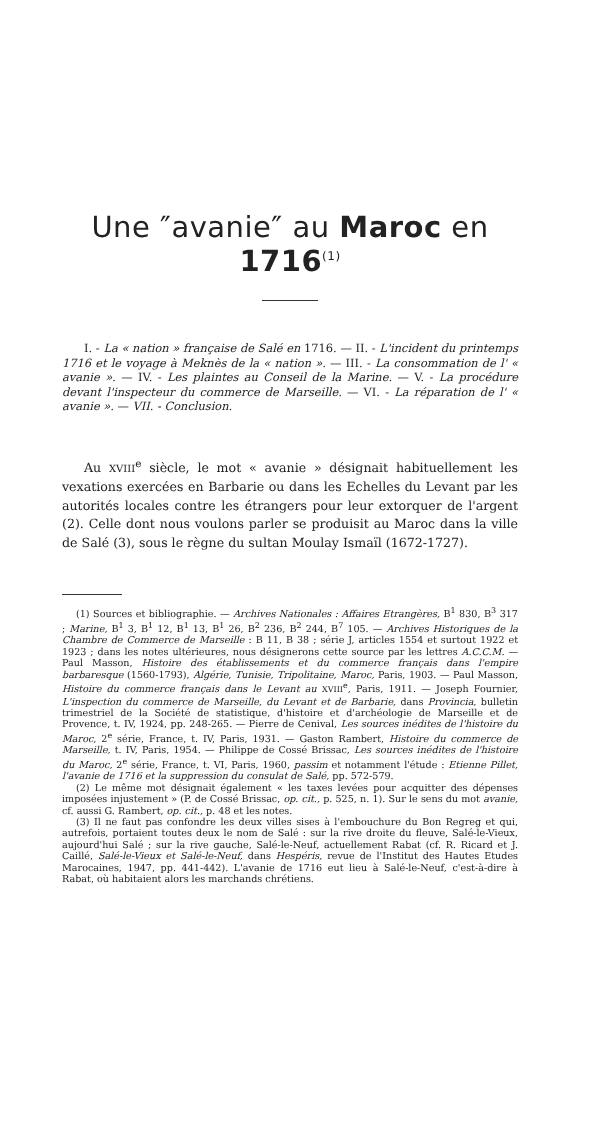Une ″avanie″ au Maroc en 1716<sup>(1)</sup>
I. - La « nation » française de Salé en 1716. — II. - L'incident du printemps 1716 et le voyage à Meknès de la « nation ». — III. - La consommation de l' « avanie ». — IV. - Les plaintes au Conseil de la Marine. — V. - La procédure devant l'inspecteur du commerce de Marseille. — VI. - La réparation de l' « avanie ». — VII. - Conclusion.
Au XVIII<sup>e</sup> siècle, le mot « avanie » désignait habituellement les vexations exercées en Barbarie ou dans les Echelles du Levant par les autorités locales contre les étrangers pour leur extorquer de l'argent (2). Celle dont nous voulons parler se produisit au Maroc dans la ville de Salé (3), sous le règne du sultan Moulay Ismaïl (1672-1727).
(1) Sources et bibliographie. — Archives Nationales : Affaires Etrangères, B<sup>1</sup> 830, B<sup>3</sup> 317 ; Marine, B<sup>1</sup> 3, B<sup>1</sup> 12, B<sup>1</sup> 13, B<sup>1</sup> 26, B<sup>2</sup> 236, B<sup>2</sup> 244, B<sup>7</sup> 105. — Archives Historiques de la Chambre de Commerce de Marseille : B 11, B 38 ; série J, articles 1554 et surtout 1922 et 1923 ; dans les notes ultérieures, nous désignerons cette source par les lettres A.C.C.M. — Paul Masson, Histoire des établissements et du commerce français dans l'empire barbaresque (1560-1793), Algérie, Tunisie, Tripolitaine, Maroc, Paris, 1903. — Paul Masson, Histoire du commerce français dans le Levant au XVIII<sup>e</sup>, Paris, 1911. — Joseph Fournier, L'inspection du commerce de Marseille, du Levant et de Barbarie, dans Provincia, bulletin trimestriel de la Société de statistique, d'histoire et d'archéologie de Marseille et de Provence, t. IV, 1924, pp. 248-265. — Pierre de Cenival, Les sources inédites de l'histoire du Maroc, 2<sup>e</sup> série, France, t. IV, Paris, 1931. — Gaston Rambert, Histoire du commerce de Marseille, t. IV, Paris, 1954. — Philippe de Cossé Brissac, Les sources inédites de l'histoire du Maroc, 2<sup>e</sup> série, France, t. VI, Paris, 1960, passim et notamment l'étude : Etienne Pillet, l'avanie de 1716 et la suppression du consulat de Salé, pp. 572-579.
(2) Le même mot désignait également « les taxes levées pour acquitter des dépenses imposées injustement » (P. de Cossé Brissac, op. cit., p. 525, n. 1). Sur le sens du mot avanie, cf. aussi G. Rambert, op. cit., p. 48 et les notes.
(3) Il ne faut pas confondre les deux villes sises à l'embouchure du Bon Regreg et qui, autrefois, portaient toutes deux le nom de Salé : sur la rive droite du fleuve, Salé-le-Vieux, aujourd'hui Salé ; sur la rive gauche, Salé-le-Neuf, actuellement Rabat (cf. R. Ricard et J. Caillé, Salé-le-Vieux et Salé-le-Neuf, dans Hespéris, revue de l'Institut des Hautes Etudes Marocaines, 1947, pp. 441-442). L'avanie de 1716 eut lieu à Salé-le-Neuf, c'est-à-dire à Rabat, où habitaient alors les marchands chrétiens.